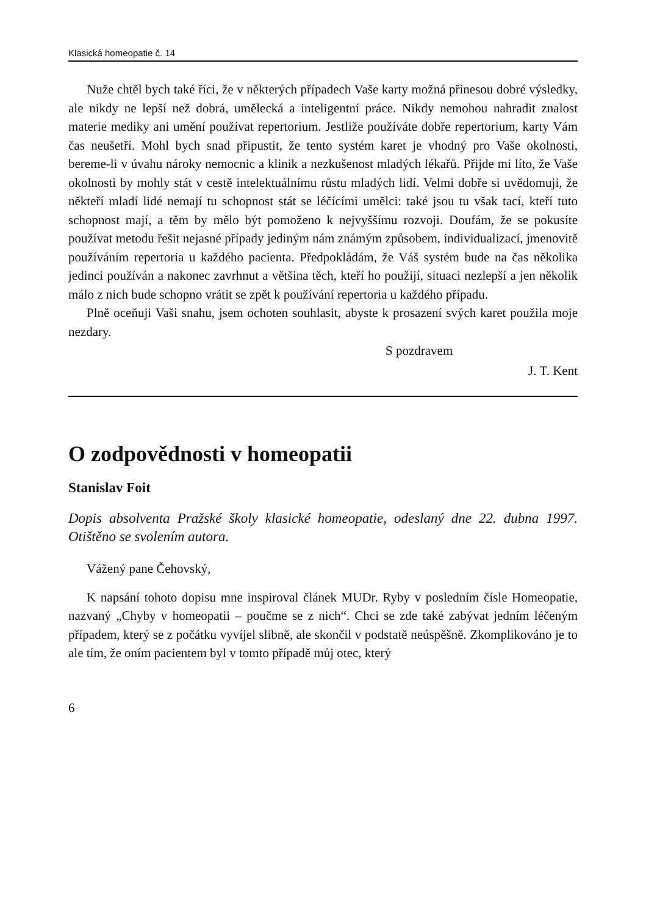Klasická homeopatie č. 14
Nuže chtěl bych také říci, že v některých případech Vaše karty možná přinesou dobré výsledky, ale nikdy ne lepší než dobrá, umělecká a inteligentní práce. Nikdy nemohou nahradit znalost materie mediky ani umění používat repertorium. Jestliže používáte dobře repertorium, karty Vám čas neušetří. Mohl bych snad připustit, že tento systém karet je vhodný pro Vaše okolnosti, bereme-li v úvahu nároky nemocnic a klinik a nezkušenost mladých lékařů. Přijde mi líto, že Vaše okolnosti by mohly stát v cestě intelektuálnímu růstu mladých lidí. Velmi dobře si uvědomuji, že někteří mladí lidé nemají tu schopnost stát se léčícími umělci: také jsou tu však tací, kteří tuto schopnost mají, a těm by mělo být pomoženo k nejvyššímu rozvoji. Doufám, že se pokusíte používat metodu řešit nejasné případy jediným nám známým způsobem, individualizací, jmenovitě používáním repertoria u každého pacienta. Předpokládám, že Váš systém bude na čas několika jedinci používán a nakonec zavrhnut a většina těch, kteří ho použijí, situaci nezlepší a jen několik málo z nich bude schopno vrátit se zpět k používání repertoria u každého případu.
Plně oceňuji Vaši snahu, jsem ochoten souhlasit, abyste k prosazení svých karet použila moje nezdary.
S pozdravem
J. T. Kent
O zodpovědnosti v homeopatii
Stanislav Foit
Dopis absolventa Pražské školy klasické homeopatie, odeslaný dne 22. dubna 1997. Otištěno se svolením autora.
Vážený pane Čehovský,
K napsání tohoto dopisu mne inspiroval článek MUDr. Ryby v posledním čísle Homeopatie, nazvaný „Chyby v homeopatii – poučme se z nich“. Chci se zde také zabývat jedním léčeným případem, který se z počátku vyvíjel slibně, ale skončil v podstatě neúspěšně. Zkomplikováno je to ale tím, že oním pacientem byl v tomto případě můj otec, který
6